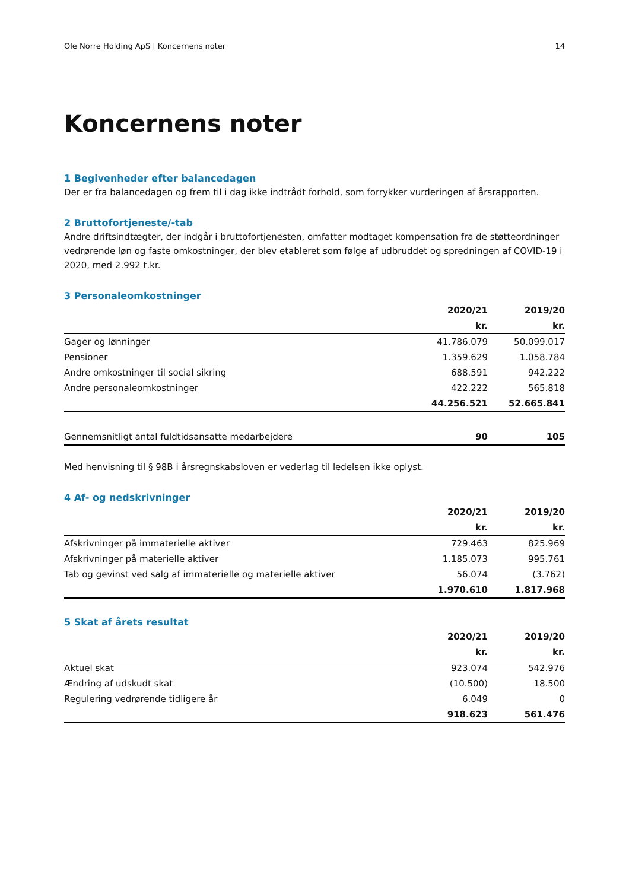Ole Norre Holding ApS | Koncernens noter 14
Koncernens noter
1 Begivenheder efter balancedagen
Der er fra balancedagen og frem til i dag ikke indtrådt forhold, som forrykker vurderingen af årsrapporten.
2 Bruttofortjeneste/-tab
Andre driftsindtægter, der indgår i bruttofortjenesten, omfatter modtaget kompensation fra de støtteordninger vedrørende løn og faste omkostninger, der blev etableret som følge af udbruddet og spredningen af COVID-19 i 2020, med 2.992 t.kr.
3 Personaleomkostninger
| | 2020/21 | 2019/20 |
| --- | --- | --- |
| | kr. | kr. |
| Gager og lønninger | 41.786.079 | 50.099.017 |
| Pensioner | 1.359.629 | 1.058.784 |
| Andre omkostninger til social sikring | 688.591 | 942.222 |
| Andre personaleomkostninger | 422.222 | 565.818 |
| | 44.256.521 | 52.665.841 |
| Gennemsnitligt antal fuldtidsansatte medarbejdere | 90 | 105 |
Med henvisning til § 98B i årsregnskabsloven er vederlag til ledelsen ikke oplyst.
4 Af- og nedskrivninger
| | 2020/21 | 2019/20 |
| --- | --- | --- |
| | kr. | kr. |
| Afskrivninger på immaterielle aktiver | 729.463 | 825.969 |
| Afskrivninger på materielle aktiver | 1.185.073 | 995.761 |
| Tab og gevinst ved salg af immaterielle og materielle aktiver | 56.074 | (3.762) |
| | 1.970.610 | 1.817.968 |
5 Skat af årets resultat
| | 2020/21 | 2019/20 |
| --- | --- | --- |
| | kr. | kr. |
| Aktuel skat | 923.074 | 542.976 |
| Ændring af udskudt skat | (10.500) | 18.500 |
| Regulering vedrørende tidligere år | 6.049 | 0 |
| | 918.623 | 561.476 |